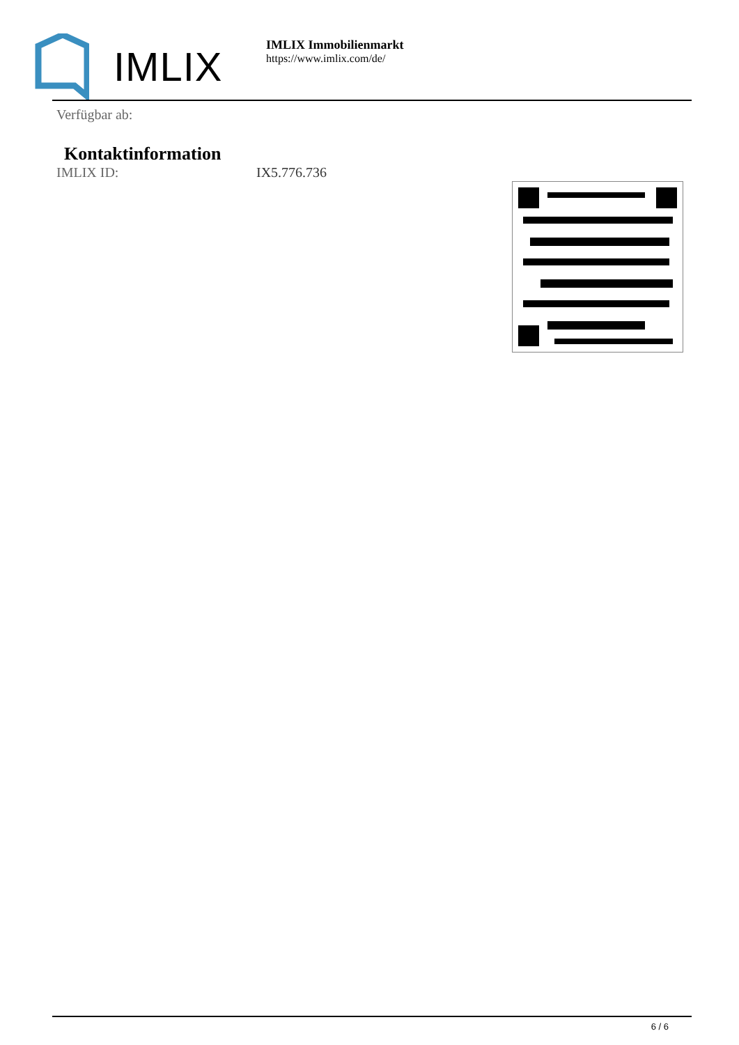IMLIX
IMLIX Immobilienmarkt
https://www.imlix.com/de/
Verfügbar ab:
Kontaktinformation
IMLIX ID: IX5.776.736
6 / 6